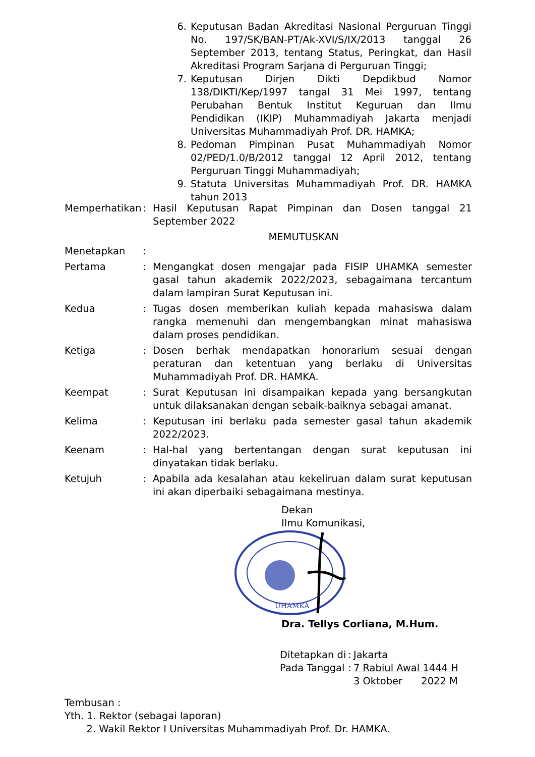6. Keputusan Badan Akreditasi Nasional Perguruan Tinggi No. 197/SK/BAN-PT/Ak-XVI/S/IX/2013 tanggal 26 September 2013, tentang Status, Peringkat, dan Hasil Akreditasi Program Sarjana di Perguruan Tinggi;
7. Keputusan Dirjen Dikti Depdikbud Nomor 138/DIKTI/Kep/1997 tangal 31 Mei 1997, tentang Perubahan Bentuk Institut Keguruan dan Ilmu Pendidikan (IKIP) Muhammadiyah Jakarta menjadi Universitas Muhammadiyah Prof. DR. HAMKA;
8. Pedoman Pimpinan Pusat Muhammadiyah Nomor 02/PED/1.0/B/2012 tanggal 12 April 2012, tentang Perguruan Tinggi Muhammadiyah;
9. Statuta Universitas Muhammadiyah Prof. DR. HAMKA tahun 2013
Memperhatikan: Hasil Keputusan Rapat Pimpinan dan Dosen tanggal 21 September 2022
MEMUTUSKAN
Menetapkan:
Pertama: Mengangkat dosen mengajar pada FISIP UHAMKA semester gasal tahun akademik 2022/2023, sebagaimana tercantum dalam lampiran Surat Keputusan ini.
Kedua: Tugas dosen memberikan kuliah kepada mahasiswa dalam rangka memenuhi dan mengembangkan minat mahasiswa dalam proses pendidikan.
Ketiga: Dosen berhak mendapatkan honorarium sesuai dengan peraturan dan ketentuan yang berlaku di Universitas Muhammadiyah Prof. DR. HAMKA.
Keempat: Surat Keputusan ini disampaikan kepada yang bersangkutan untuk dilaksanakan dengan sebaik-baiknya sebagai amanat.
Kelima: Keputusan ini berlaku pada semester gasal tahun akademik 2022/2023.
Keenam: Hal-hal yang bertentangan dengan surat keputusan ini dinyatakan tidak berlaku.
Ketujuh: Apabila ada kesalahan atau kekeliruan dalam surat keputusan ini akan diperbaiki sebagaimana mestinya.
Dekan
Ilmu Komunikasi,
UHAMKA
Dra. Tellys Corliana, M.Hum.
| Ditetapkan di | : | Jakarta |
| Pada Tanggal | : | 7 Rabiul Awal 1444 H |
| | | 3 Oktober 2022 M |
Tembusan :
Yth. 1. Rektor (sebagai laporan)
2. Wakil Rektor I Universitas Muhammadiyah Prof. Dr. HAMKA.